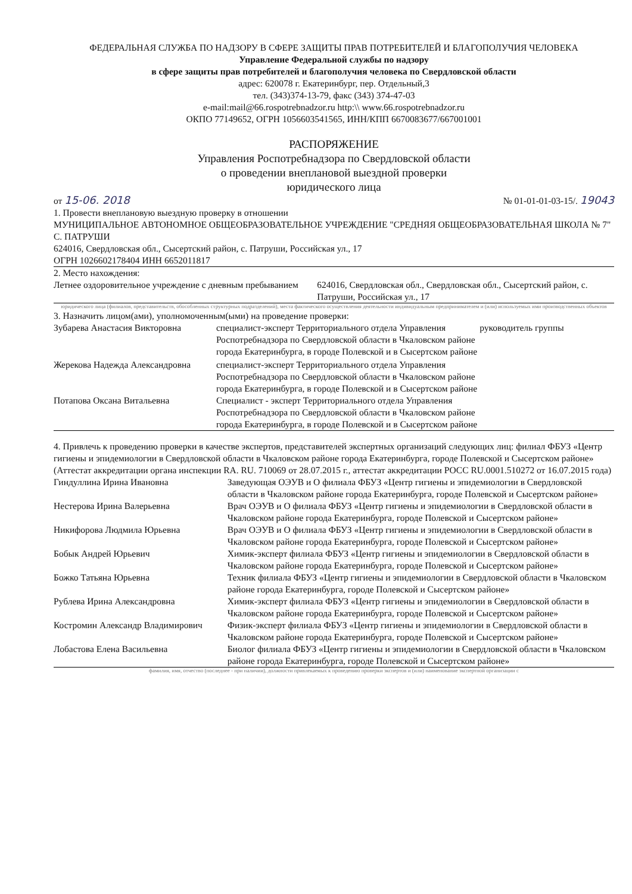ФЕДЕРАЛЬНАЯ СЛУЖБА ПО НАДЗОРУ В СФЕРЕ ЗАЩИТЫ ПРАВ ПОТРЕБИТЕЛЕЙ И БЛАГОПОЛУЧИЯ ЧЕЛОВЕКА
Управление Федеральной службы по надзору
в сфере защиты прав потребителей и благополучия человека по Свердловской области
адрес: 620078 г. Екатеринбург, пер. Отдельный,3
тел. (343)374-13-79, факс (343) 374-47-03
e-mail:mail@66.rospotrebnadzor.ru http:\\ www.66.rospotrebnadzor.ru
ОКПО 77149652, ОГРН 1056603541565, ИНН/КПП 6670083677/667001001
РАСПОРЯЖЕНИЕ
Управления Роспотребнадзора по Свердловской области
о проведении внеплановой выездной проверки
юридического лица
от 15-06. 2018 № 01-01-01-03-15/. 19043
1. Провести внеплановую выездную проверку в отношении
МУНИЦИПАЛЬНОЕ АВТОНОМНОЕ ОБЩЕОБРАЗОВАТЕЛЬНОЕ УЧРЕЖДЕНИЕ "СРЕДНЯЯ ОБЩЕОБРАЗОВАТЕЛЬНАЯ ШКОЛА № 7" С. ПАТРУШИ
624016, Свердловская обл., Сысертский район, с. Патруши, Российская ул., 17
ОГРН 1026602178404 ИНН 6652011817
2. Место нахождения:
| Летнее оздоровительное учреждение с дневным пребыванием | 624016, Свердловская обл., Свердловская обл., Сысертский район, с. Патруши, Российская ул., 17 |
юридического лица (филиалов, представительств, обособленных структурных подразделений), места фактического осуществления деятельности индивидуальным предпринимателем и (или) используемых ими производственных объектов
3. Назначить лицом(ами), уполномоченным(ыми) на проведение проверки:
| Зубарева Анастасия Викторовна | специалист-эксперт Территориального отдела Управления Роспотребнадзора по Свердловской области в Чкаловском районе города Екатеринбурга, в городе Полевской и в Сысертском районе | руководитель группы |
| Жерекова Надежда Александровна | специалист-эксперт Территориального отдела Управления Роспотребнадзора по Свердловской области в Чкаловском районе города Екатеринбурга, в городе Полевской и в Сысертском районе | |
| Потапова Оксана Витальевна | Специалист - эксперт Территориального отдела Управления Роспотребнадзора по Свердловской области в Чкаловском районе города Екатеринбурга, в городе Полевской и в Сысертском районе | |
4. Привлечь к проведению проверки в качестве экспертов, представителей экспертных организаций следующих лиц: филиал ФБУЗ «Центр гигиены и эпидемиологии в Свердловской области в Чкаловском районе города Екатеринбурга, городе Полевской и Сысертском районе» (Аттестат аккредитации органа инспекции RA. RU. 710069 от 28.07.2015 г., аттестат аккредитации РОСС RU.0001.510272 от 16.07.2015 года)
| Гиндуллина Ирина Ивановна | Заведующая ОЭУВ и О филиала ФБУЗ «Центр гигиены и эпидемиологии в Свердловской области в Чкаловском районе города Екатеринбурга, городе Полевской и Сысертском районе» |
| Нестерова Ирина Валерьевна | Врач ОЭУВ и О филиала ФБУЗ «Центр гигиены и эпидемиологии в Свердловской области в Чкаловском районе города Екатеринбурга, городе Полевской и Сысертском районе» |
| Никифорова Людмила Юрьевна | Врач ОЭУВ и О филиала ФБУЗ «Центр гигиены и эпидемиологии в Свердловской области в Чкаловском районе города Екатеринбурга, городе Полевской и Сысертском районе» |
| Бобык Андрей Юрьевич | Химик-эксперт филиала ФБУЗ «Центр гигиены и эпидемиологии в Свердловской области в Чкаловском районе города Екатеринбурга, городе Полевской и Сысертском районе» |
| Божко Татьяна Юрьевна | Техник филиала ФБУЗ «Центр гигиены и эпидемиологии в Свердловской области в Чкаловском районе города Екатеринбурга, городе Полевской и Сысертском районе» |
| Рублева Ирина Александровна | Химик-эксперт филиала ФБУЗ «Центр гигиены и эпидемиологии в Свердловской области в Чкаловском районе города Екатеринбурга, городе Полевской и Сысертском районе» |
| Костромин Александр Владимирович | Физик-эксперт филиала ФБУЗ «Центр гигиены и эпидемиологии в Свердловской области в Чкаловском районе города Екатеринбурга, городе Полевской и Сысертском районе» |
| Лобастова Елена Васильевна | Биолог филиала ФБУЗ «Центр гигиены и эпидемиологии в Свердловской области в Чкаловском районе города Екатеринбурга, городе Полевской и Сысертском районе» |
фамилия, имя, отчество (последнее - при наличии), должности привлекаемых к проведению проверки экспертов и (или) наименование экспертной организации с